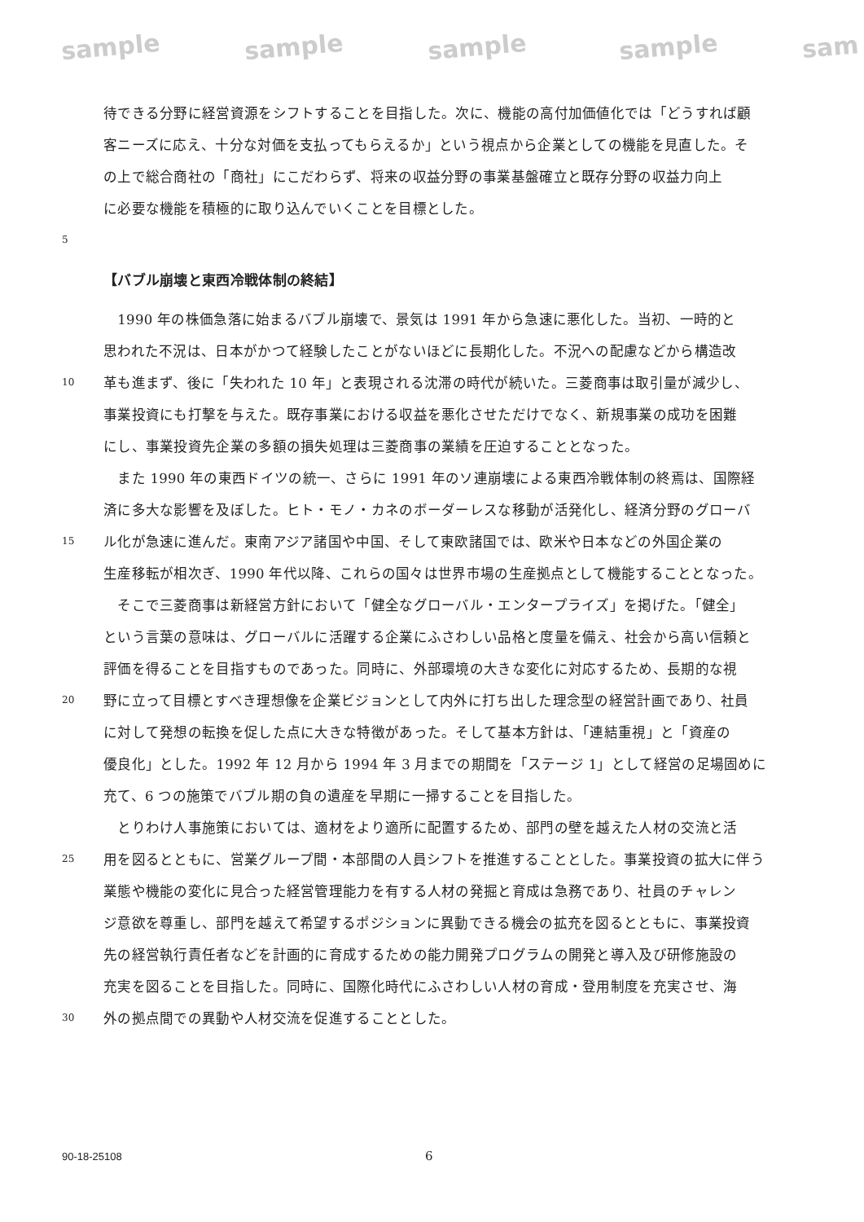sample sample sample sample sam
待できる分野に経営資源をシフトすることを目指した。次に、機能の高付加価値化では「どうすれば顧
客ニーズに応え、十分な対価を支払ってもらえるか」という視点から企業としての機能を見直した。そ
の上で総合商社の「商社」にこだわらず、将来の収益分野の事業基盤確立と既存分野の収益力向上
に必要な機能を積極的に取り込んでいくことを目標とした。
5
【バブル崩壊と東西冷戦体制の終結】
　1990 年の株価急落に始まるバブル崩壊で、景気は 1991 年から急速に悪化した。当初、一時的と
思われた不況は、日本がかつて経験したことがないほどに長期化した。不況への配慮などから構造改
10 革も進まず、後に「失われた 10 年」と表現される沈滞の時代が続いた。三菱商事は取引量が減少し、
事業投資にも打撃を与えた。既存事業における収益を悪化させただけでなく、新規事業の成功を困難
にし、事業投資先企業の多額の損失処理は三菱商事の業績を圧迫することとなった。
　また 1990 年の東西ドイツの統一、さらに 1991 年のソ連崩壊による東西冷戦体制の終焉は、国際経
済に多大な影響を及ぼした。ヒト・モノ・カネのボーダーレスな移動が活発化し、経済分野のグローバ
15 ル化が急速に進んだ。東南アジア諸国や中国、そして東欧諸国では、欧米や日本などの外国企業の
生産移転が相次ぎ、1990 年代以降、これらの国々は世界市場の生産拠点として機能することとなった。
　そこで三菱商事は新経営方針において「健全なグローバル・エンタープライズ」を掲げた。「健全」
という言葉の意味は、グローバルに活躍する企業にふさわしい品格と度量を備え、社会から高い信頼と
評価を得ることを目指すものであった。同時に、外部環境の大きな変化に対応するため、長期的な視
20 野に立って目標とすべき理想像を企業ビジョンとして内外に打ち出した理念型の経営計画であり、社員
に対して発想の転換を促した点に大きな特徴があった。そして基本方針は、「連結重視」と「資産の
優良化」とした。1992 年 12 月から 1994 年 3 月までの期間を「ステージ 1」として経営の足場固めに
充て、6 つの施策でバブル期の負の遺産を早期に一掃することを目指した。
　とりわけ人事施策においては、適材をより適所に配置するため、部門の壁を越えた人材の交流と活
25 用を図るとともに、営業グループ間・本部間の人員シフトを推進することとした。事業投資の拡大に伴う
業態や機能の変化に見合った経営管理能力を有する人材の発掘と育成は急務であり、社員のチャレン
ジ意欲を尊重し、部門を越えて希望するポジションに異動できる機会の拡充を図るとともに、事業投資
先の経営執行責任者などを計画的に育成するための能力開発プログラムの開発と導入及び研修施設の
充実を図ることを目指した。同時に、国際化時代にふさわしい人材の育成・登用制度を充実させ、海
30 外の拠点間での異動や人材交流を促進することとした。
90-18-25108 6